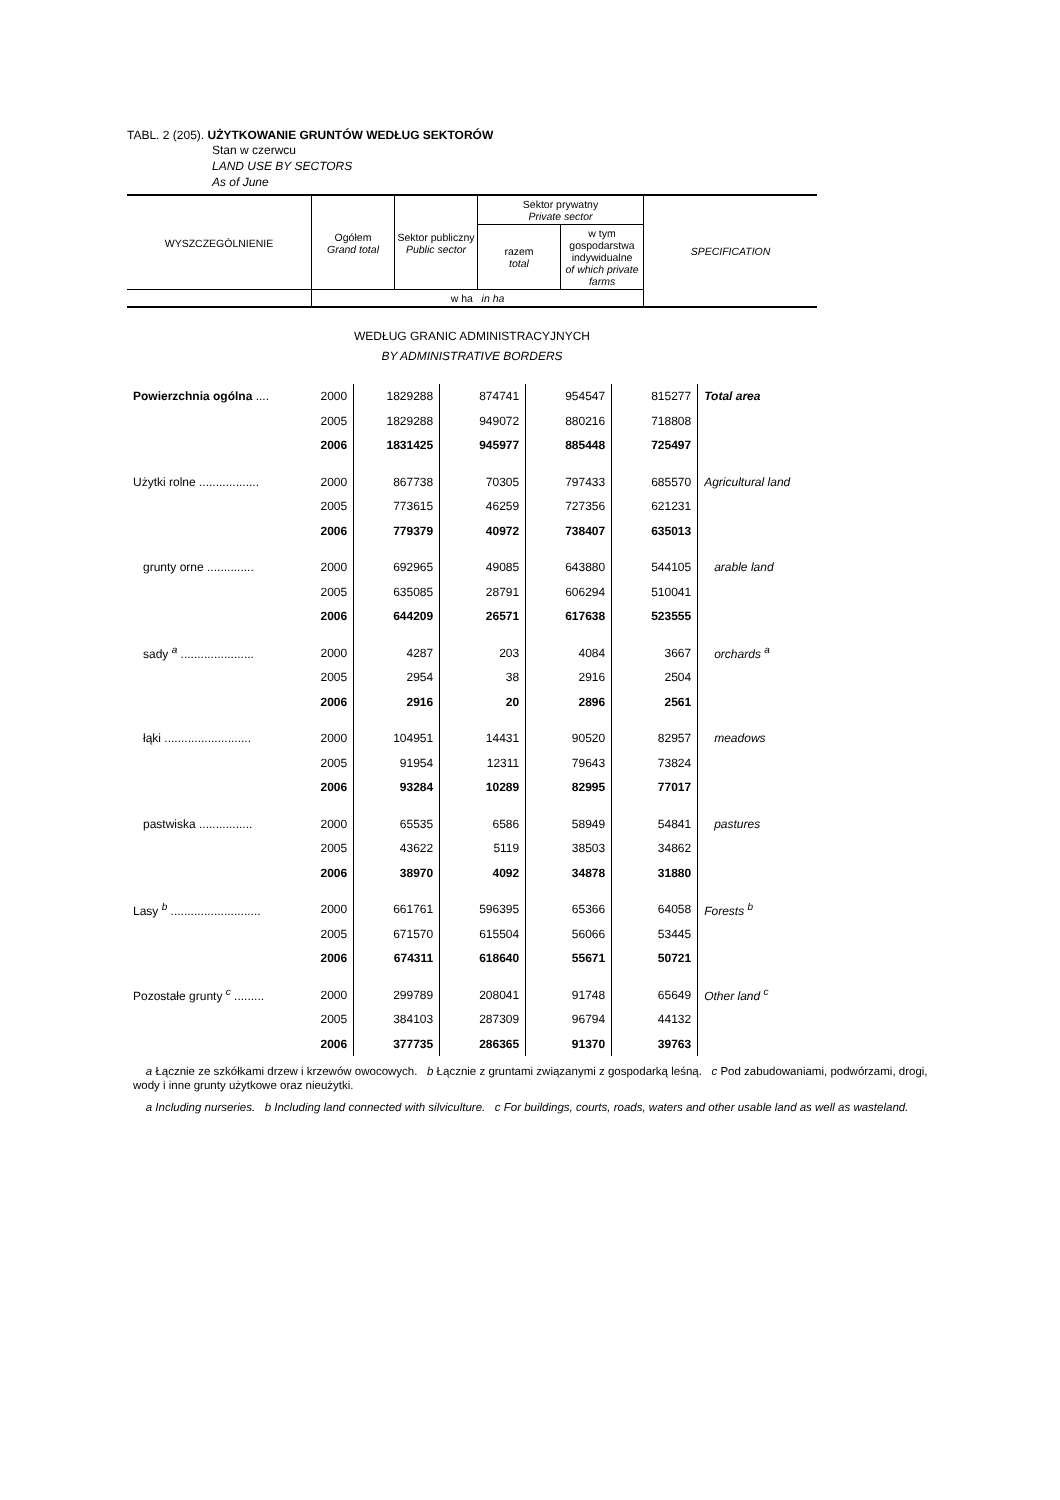TABL. 2 (205). UŻYTKOWANIE GRUNTÓW WEDŁUG SEKTORÓW
Stan w czerwcu
LAND USE BY SECTORS
As of June
| WYSZCZEGÓLNIENIE | Ogółem Grand total | Sektor publiczny Public sector | Sektor prywatny Private sector | | SPECIFICATION |
| | | | razem total | w tym gospodarstwa indywidualne of which private farms | |
| | w ha in ha | | | | |
WEDŁUG GRANIC ADMINISTRACYJNYCH
BY ADMINISTRATIVE BORDERS
| Powierzchnia ogólna .... | 2000 | 1829288 | 874741 | 954547 | 815277 | Total area |
| | 2005 | 1829288 | 949072 | 880216 | 718808 | |
| | 2006 | 1831425 | 945977 | 885448 | 725497 | |
| Użytki rolne .................. | 2000 | 867738 | 70305 | 797433 | 685570 | Agricultural land |
| | 2005 | 773615 | 46259 | 727356 | 621231 | |
| | 2006 | 779379 | 40972 | 738407 | 635013 | |
| grunty orne .............. | 2000 | 692965 | 49085 | 643880 | 544105 | arable land |
| | 2005 | 635085 | 28791 | 606294 | 510041 | |
| | 2006 | 644209 | 26571 | 617638 | 523555 | |
| sady <sup>a</sup> ...................... | 2000 | 4287 | 203 | 4084 | 3667 | orchards <sup>a</sup> |
| | 2005 | 2954 | 38 | 2916 | 2504 | |
| | 2006 | 2916 | 20 | 2896 | 2561 | |
| łąki .......................... | 2000 | 104951 | 14431 | 90520 | 82957 | meadows |
| | 2005 | 91954 | 12311 | 79643 | 73824 | |
| | 2006 | 93284 | 10289 | 82995 | 77017 | |
| pastwiska ................ | 2000 | 65535 | 6586 | 58949 | 54841 | pastures |
| | 2005 | 43622 | 5119 | 38503 | 34862 | |
| | 2006 | 38970 | 4092 | 34878 | 31880 | |
| Lasy <sup>b</sup> ........................... | 2000 | 661761 | 596395 | 65366 | 64058 | Forests <sup>b</sup> |
| | 2005 | 671570 | 615504 | 56066 | 53445 | |
| | 2006 | 674311 | 618640 | 55671 | 50721 | |
| Pozostałe grunty <sup>c</sup> ......... | 2000 | 299789 | 208041 | 91748 | 65649 | Other land <sup>c</sup> |
| | 2005 | 384103 | 287309 | 96794 | 44132 | |
| | 2006 | 377735 | 286365 | 91370 | 39763 | |
a Łącznie ze szkółkami drzew i krzewów owocowych. b Łącznie z gruntami związanymi z gospodarką leśną. c Pod zabudowaniami, podwórzami, drogi, wody i inne grunty użytkowe oraz nieużytki.
a Including nurseries. b Including land connected with silviculture. c For buildings, courts, roads, waters and other usable land as well as wasteland.